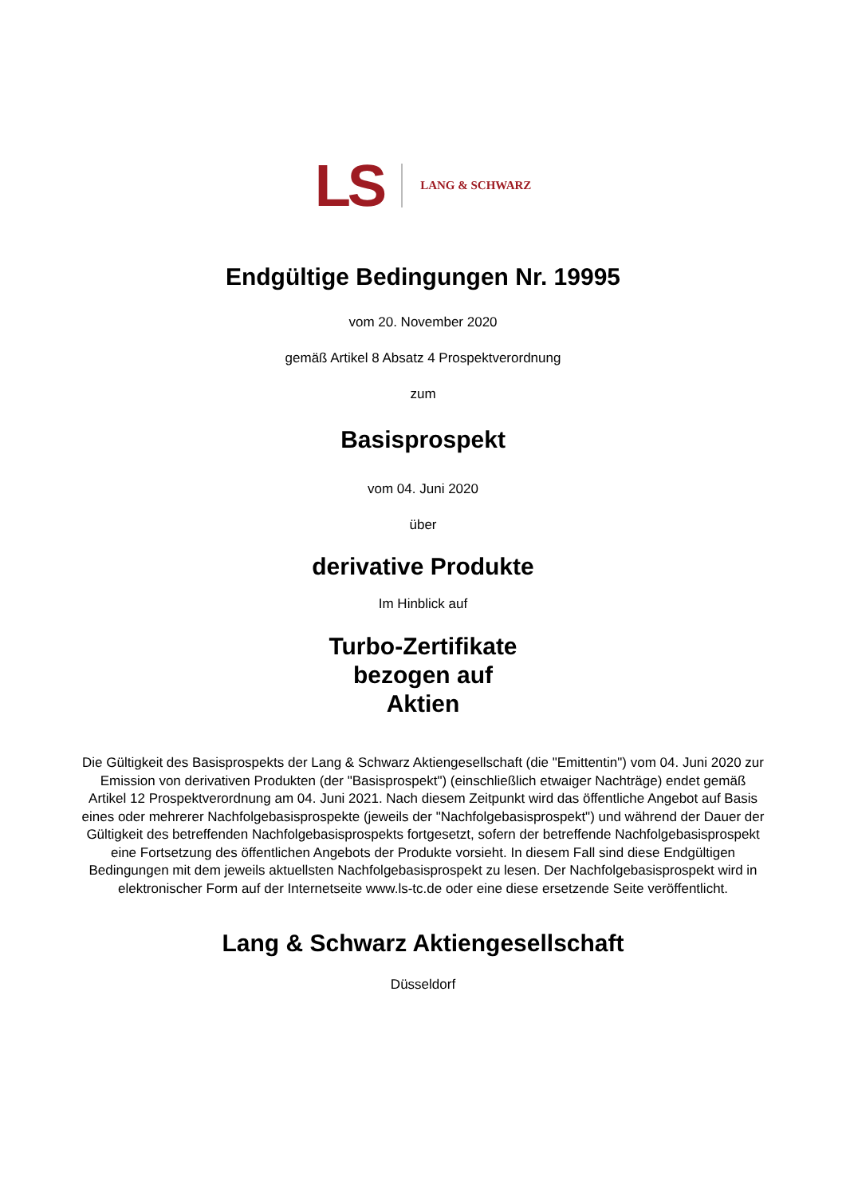LS LANG & SCHWARZ
Endgültige Bedingungen Nr. 19995
vom 20. November 2020
gemäß Artikel 8 Absatz 4 Prospektverordnung
zum
Basisprospekt
vom 04. Juni 2020
über
derivative Produkte
Im Hinblick auf
Turbo-Zertifikate
bezogen auf
Aktien
Die Gültigkeit des Basisprospekts der Lang & Schwarz Aktiengesellschaft (die "Emittentin") vom 04. Juni 2020 zur Emission von derivativen Produkten (der "Basisprospekt") (einschließlich etwaiger Nachträge) endet gemäß Artikel 12 Prospektverordnung am 04. Juni 2021. Nach diesem Zeitpunkt wird das öffentliche Angebot auf Basis eines oder mehrerer Nachfolgebasisprospekte (jeweils der "Nachfolgebasisprospekt") und während der Dauer der Gültigkeit des betreffenden Nachfolgebasisprospekts fortgesetzt, sofern der betreffende Nachfolgebasisprospekt eine Fortsetzung des öffentlichen Angebots der Produkte vorsieht. In diesem Fall sind diese Endgültigen Bedingungen mit dem jeweils aktuellsten Nachfolgebasisprospekt zu lesen. Der Nachfolgebasisprospekt wird in elektronischer Form auf der Internetseite www.ls-tc.de oder eine diese ersetzende Seite veröffentlicht.
Lang & Schwarz Aktiengesellschaft
Düsseldorf